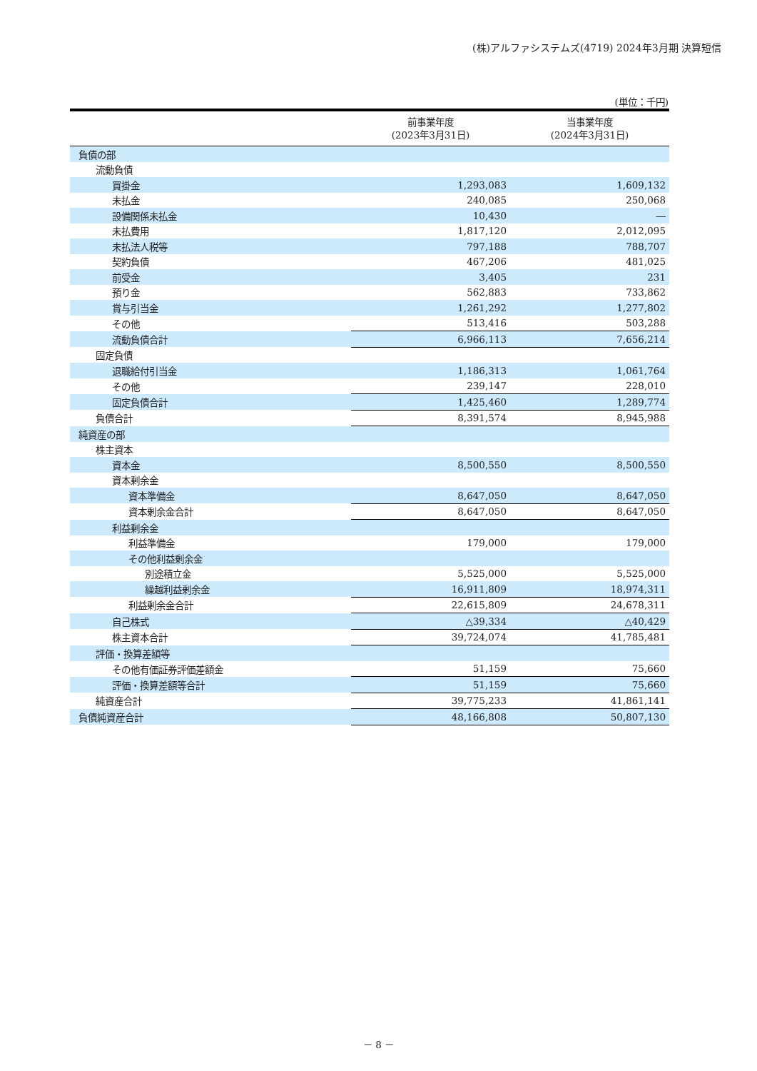(株)アルファシステムズ(4719) 2024年3月期 決算短信
(単位：千円)
| | 前事業年度 (2023年3月31日) | 当事業年度 (2024年3月31日) |
| --- | --- | --- |
| 負債の部 | | |
| 流動負債 | | |
| 買掛金 | 1,293,083 | 1,609,132 |
| 未払金 | 240,085 | 250,068 |
| 設備関係未払金 | 10,430 | ― |
| 未払費用 | 1,817,120 | 2,012,095 |
| 未払法人税等 | 797,188 | 788,707 |
| 契約負債 | 467,206 | 481,025 |
| 前受金 | 3,405 | 231 |
| 預り金 | 562,883 | 733,862 |
| 賞与引当金 | 1,261,292 | 1,277,802 |
| その他 | 513,416 | 503,288 |
| 流動負債合計 | 6,966,113 | 7,656,214 |
| 固定負債 | | |
| 退職給付引当金 | 1,186,313 | 1,061,764 |
| その他 | 239,147 | 228,010 |
| 固定負債合計 | 1,425,460 | 1,289,774 |
| 負債合計 | 8,391,574 | 8,945,988 |
| 純資産の部 | | |
| 株主資本 | | |
| 資本金 | 8,500,550 | 8,500,550 |
| 資本剰余金 | | |
| 資本準備金 | 8,647,050 | 8,647,050 |
| 資本剰余金合計 | 8,647,050 | 8,647,050 |
| 利益剰余金 | | |
| 利益準備金 | 179,000 | 179,000 |
| その他利益剰余金 | | |
| 別途積立金 | 5,525,000 | 5,525,000 |
| 繰越利益剰余金 | 16,911,809 | 18,974,311 |
| 利益剰余金合計 | 22,615,809 | 24,678,311 |
| 自己株式 | △39,334 | △40,429 |
| 株主資本合計 | 39,724,074 | 41,785,481 |
| 評価・換算差額等 | | |
| その他有価証券評価差額金 | 51,159 | 75,660 |
| 評価・換算差額等合計 | 51,159 | 75,660 |
| 純資産合計 | 39,775,233 | 41,861,141 |
| 負債純資産合計 | 48,166,808 | 50,807,130 |
－ 8 －